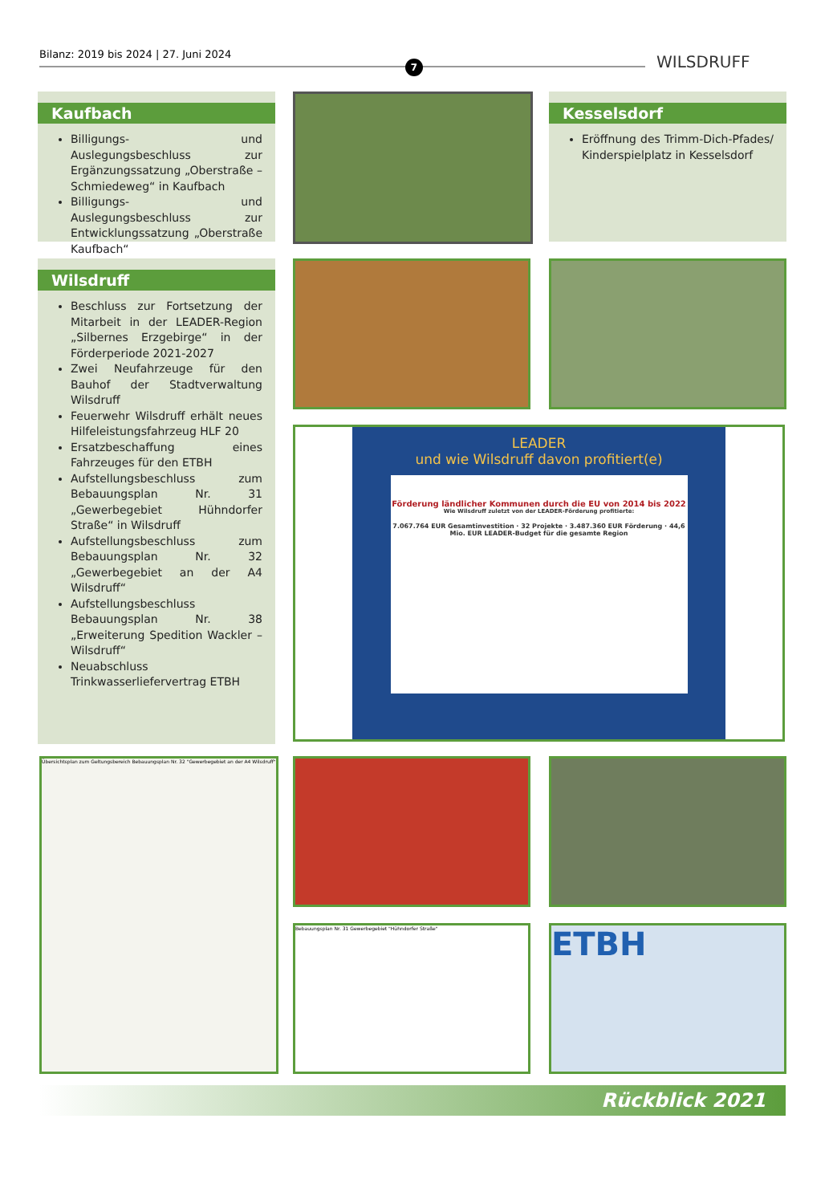Bilanz: 2019 bis 2024 | 27. Juni 2024
7 WILSDRUFF
Kaufbach
Billigungs- und Auslegungsbeschluss zur Ergänzungssatzung „Oberstraße – Schmiedeweg“ in Kaufbach
Billigungs- und Auslegungsbeschluss zur Entwicklungssatzung „Oberstraße Kaufbach“
Kesselsdorf
Eröffnung des Trimm-Dich-Pfades/ Kinderspielplatz in Kesselsdorf
Wilsdruff
Beschluss zur Fortsetzung der Mitarbeit in der LEADER-Region „Silbernes Erzgebirge“ in der Förderperiode 2021-2027
Zwei Neufahrzeuge für den Bauhof der Stadtverwaltung Wilsdruff
Feuerwehr Wilsdruff erhält neues Hilfeleistungsfahrzeug HLF 20
Ersatzbeschaffung eines Fahrzeuges für den ETBH
Aufstellungsbeschluss zum Bebauungsplan Nr. 31 „Gewerbegebiet Hühndorfer Straße“ in Wilsdruff
Aufstellungsbeschluss zum Bebauungsplan Nr. 32 „Gewerbegebiet an der A4 Wilsdruff“
Aufstellungsbeschluss Bebauungsplan Nr. 38 „Erweiterung Spedition Wackler – Wilsdruff“
Neuabschluss Trinkwasserliefervertrag ETBH
LEADER
und wie Wilsdruff davon profitiert(e)
Förderung ländlicher Kommunen durch die EU von 2014 bis 2022
Wie Wilsdruff zuletzt von der LEADER-Förderung profitierte:
7.067.764 EUR Gesamtinvestition · 32 Projekte · 3.487.360 EUR Förderung · 44,6 Mio. EUR LEADER-Budget für die gesamte Region
Übersichtsplan zum Geltungsbereich Bebauungsplan Nr. 32 "Gewerbegebiet an der A4 Wilsdruff"
Bebauungsplan Nr. 31 Gewerbegebiet "Hühndorfer Straße" ETBH
Rückblick 2021